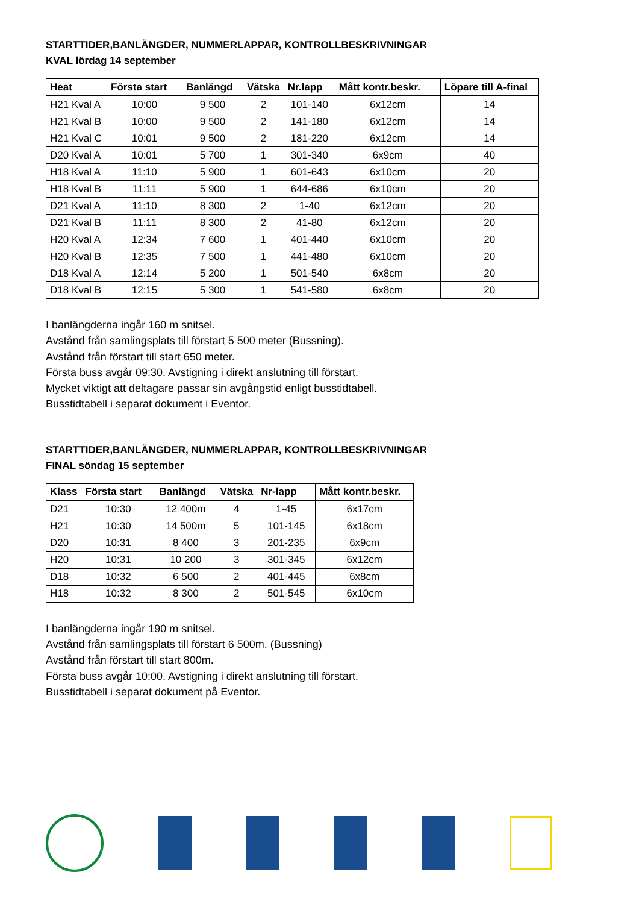STARTTIDER,BANLÄNGDER, NUMMERLAPPAR, KONTROLLBESKRIVNINGAR
KVAL lördag 14 september
| Heat | Första start | Banlängd | Vätska | Nr.lapp | Mått kontr.beskr. | Löpare till A-final |
| --- | --- | --- | --- | --- | --- | --- |
| H21 Kval A | 10:00 | 9 500 | 2 | 101-140 | 6x12cm | 14 |
| H21 Kval B | 10:00 | 9 500 | 2 | 141-180 | 6x12cm | 14 |
| H21 Kval C | 10:01 | 9 500 | 2 | 181-220 | 6x12cm | 14 |
| D20 Kval A | 10:01 | 5 700 | 1 | 301-340 | 6x9cm | 40 |
| H18 Kval A | 11:10 | 5 900 | 1 | 601-643 | 6x10cm | 20 |
| H18 Kval B | 11:11 | 5 900 | 1 | 644-686 | 6x10cm | 20 |
| D21 Kval A | 11:10 | 8 300 | 2 | 1-40 | 6x12cm | 20 |
| D21 Kval B | 11:11 | 8 300 | 2 | 41-80 | 6x12cm | 20 |
| H20 Kval A | 12:34 | 7 600 | 1 | 401-440 | 6x10cm | 20 |
| H20 Kval B | 12:35 | 7 500 | 1 | 441-480 | 6x10cm | 20 |
| D18 Kval A | 12:14 | 5 200 | 1 | 501-540 | 6x8cm | 20 |
| D18 Kval B | 12:15 | 5 300 | 1 | 541-580 | 6x8cm | 20 |
I banlängderna ingår 160 m snitsel.
Avstånd från samlingsplats till förstart 5 500 meter (Bussning).
Avstånd från förstart till start 650 meter.
Första buss avgår 09:30. Avstigning i direkt anslutning till förstart.
Mycket viktigt att deltagare passar sin avgångstid enligt busstidtabell.
Busstidtabell i separat dokument i Eventor.
STARTTIDER,BANLÄNGDER, NUMMERLAPPAR, KONTROLLBESKRIVNINGAR
FINAL söndag 15 september
| Klass | Första start | Banlängd | Vätska | Nr-lapp | Mått kontr.beskr. |
| --- | --- | --- | --- | --- | --- |
| D21 | 10:30 | 12 400m | 4 | 1-45 | 6x17cm |
| H21 | 10:30 | 14 500m | 5 | 101-145 | 6x18cm |
| D20 | 10:31 | 8 400 | 3 | 201-235 | 6x9cm |
| H20 | 10:31 | 10 200 | 3 | 301-345 | 6x12cm |
| D18 | 10:32 | 6 500 | 2 | 401-445 | 6x8cm |
| H18 | 10:32 | 8 300 | 2 | 501-545 | 6x10cm |
I banlängderna ingår 190 m snitsel.
Avstånd från samlingsplats till förstart 6 500m. (Bussning)
Avstånd från förstart till start 800m.
Första buss avgår 10:00. Avstigning i direkt anslutning till förstart.
Busstidtabell i separat dokument på Eventor.